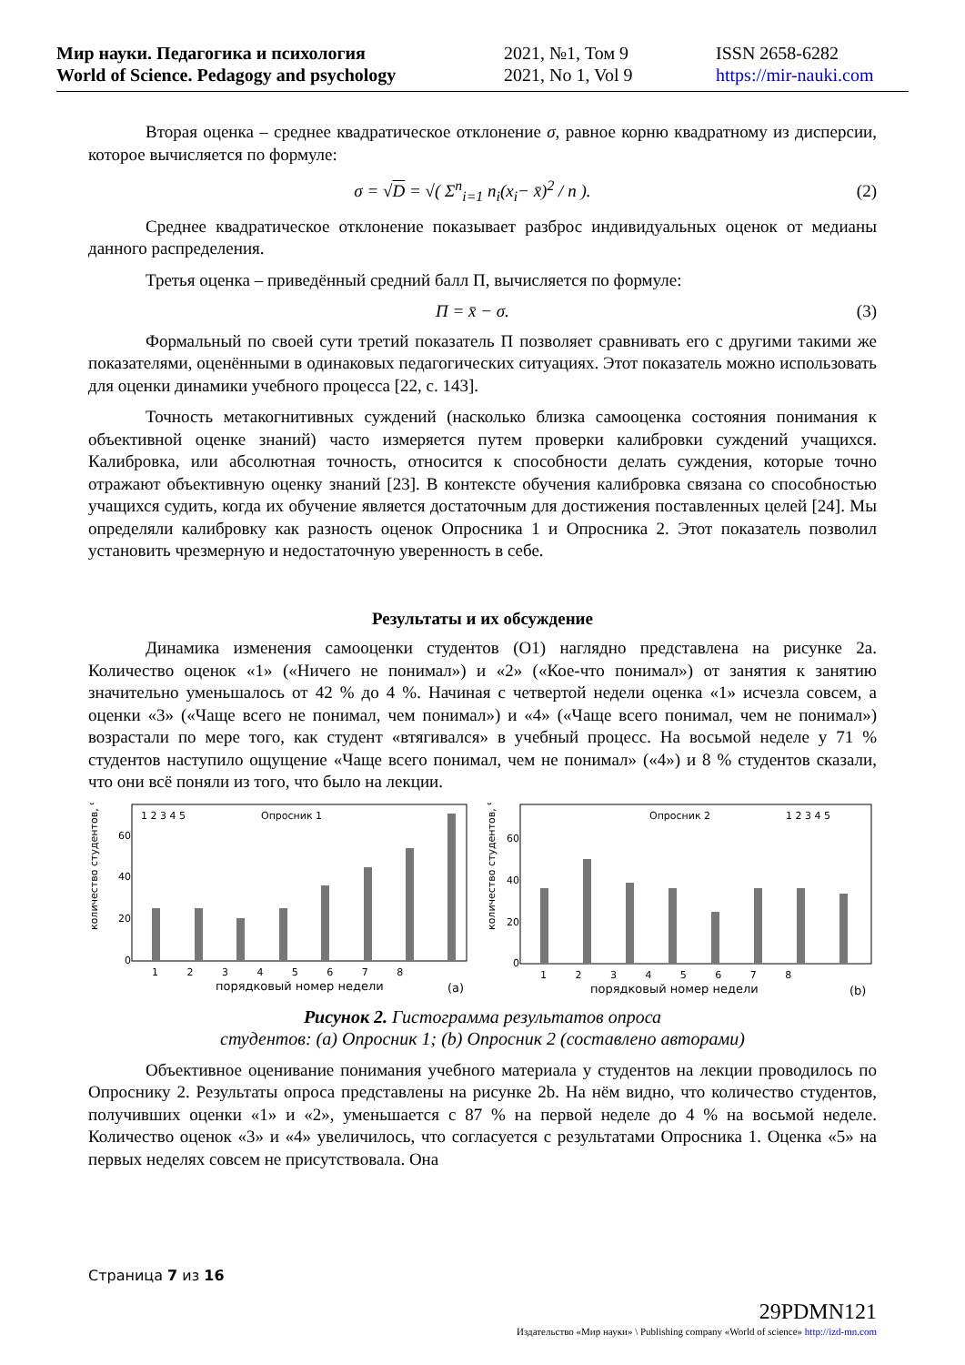Мир науки. Педагогика и психология
World of Science. Pedagogy and psychology
2021, №1, Том 9
2021, No 1, Vol 9
ISSN 2658-6282
https://mir-nauki.com
Вторая оценка – среднее квадратическое отклонение σ, равное корню квадратному из дисперсии, которое вычисляется по формуле:
σ = √D = √( Σ<sup>n</sup><sub>i=1</sub> n<sub>i</sub>(x<sub>i</sub>− x̄)<sup>2</sup> / n ).
(2)
Среднее квадратическое отклонение показывает разброс индивидуальных оценок от медианы данного распределения.
Третья оценка – приведённый средний балл П, вычисляется по формуле:
П = x̄ − σ. (3)
Формальный по своей сути третий показатель П позволяет сравнивать его с другими такими же показателями, оценёнными в одинаковых педагогических ситуациях. Этот показатель можно использовать для оценки динамики учебного процесса [22, с. 143].
Точность метакогнитивных суждений (насколько близка самооценка состояния понимания к объективной оценке знаний) часто измеряется путем проверки калибровки суждений учащихся. Калибровка, или абсолютная точность, относится к способности делать суждения, которые точно отражают объективную оценку знаний [23]. В контексте обучения калибровка связана со способностью учащихся судить, когда их обучение является достаточным для достижения поставленных целей [24]. Мы определяли калибровку как разность оценок Опросника 1 и Опросника 2. Этот показатель позволил установить чрезмерную и недостаточную уверенность в себе.
Результаты и их обсуждение
Динамика изменения самооценки студентов (О1) наглядно представлена на рисунке 2a. Количество оценок «1» («Ничего не понимал») и «2» («Кое-что понимал») от занятия к занятию значительно уменьшалось от 42 % до 4 %. Начиная с четвертой недели оценка «1» исчезла совсем, а оценки «3» («Чаще всего не понимал, чем понимал») и «4» («Чаще всего понимал, чем не понимал») возрастали по мере того, как студент «втягивался» в учебный процесс. На восьмой неделе у 71 % студентов наступило ощущение «Чаще всего понимал, чем не понимал» («4») и 8 % студентов сказали, что они всё поняли из того, что было на лекции.
Опросник 1
количество студентов, %
0
20
40
60
1 2 3 4 5 6 7 8
порядковый номер недели
(a)
1 2 3 4 5
Опросник 2
количество студентов, %
0
20
40
60
1 2 3 4 5 6 7 8
порядковый номер недели
(b)
1 2 3 4 5
Рисунок 2. Гистограмма результатов опроса
студентов: (a) Опросник 1; (b) Опросник 2 (составлено авторами)
Объективное оценивание понимания учебного материала у студентов на лекции проводилось по Опроснику 2. Результаты опроса представлены на рисунке 2b. На нём видно, что количество студентов, получивших оценки «1» и «2», уменьшается с 87 % на первой неделе до 4 % на восьмой неделе. Количество оценок «3» и «4» увеличилось, что согласуется с результатами Опросника 1. Оценка «5» на первых неделях совсем не присутствовала. Она
Страница 7 из 16
29PDMN121
Издательство «Мир науки» \ Publishing company «World of science» http://izd-mn.com